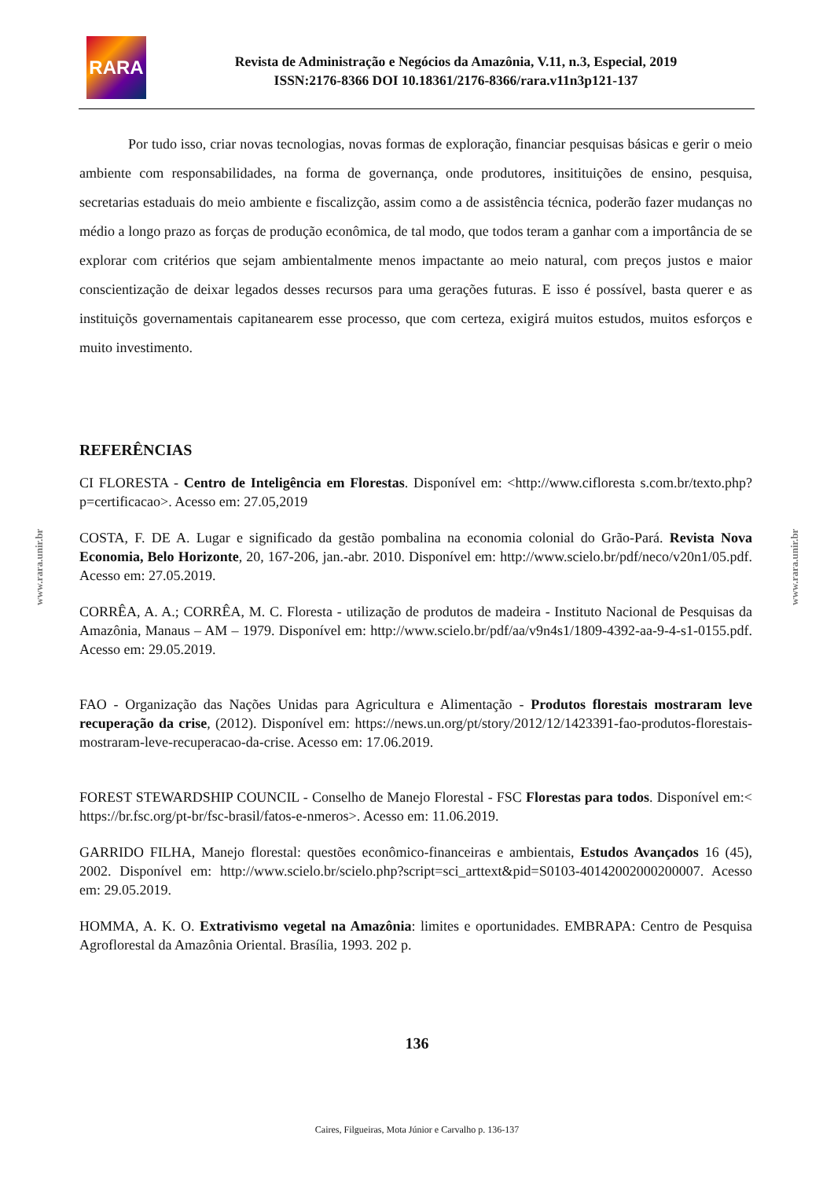RARA
Revista de Administração e Negócios da Amazônia, V.11, n.3, Especial, 2019
ISSN:2176-8366 DOI 10.18361/2176-8366/rara.v11n3p121-137
www.rara.unir.br
www.rara.unir.br
Por tudo isso, criar novas tecnologias, novas formas de exploração, financiar pesquisas básicas e gerir o meio ambiente com responsabilidades, na forma de governança, onde produtores, insitituições de ensino, pesquisa, secretarias estaduais do meio ambiente e fiscalizção, assim como a de assistência técnica, poderão fazer mudanças no médio a longo prazo as forças de produção econômica, de tal modo, que todos teram a ganhar com a importância de se explorar com critérios que sejam ambientalmente menos impactante ao meio natural, com preços justos e maior conscientização de deixar legados desses recursos para uma gerações futuras. E isso é possível, basta querer e as instituiçõs governamentais capitanearem esse processo, que com certeza, exigirá muitos estudos, muitos esforços e muito investimento.
REFERÊNCIAS
CI FLORESTA - Centro de Inteligência em Florestas. Disponível em: <http://www.cifloresta s.com.br/texto.php?p=certificacao>. Acesso em: 27.05,2019
COSTA, F. DE A. Lugar e significado da gestão pombalina na economia colonial do Grão-Pará. Revista Nova Economia, Belo Horizonte, 20, 167-206, jan.-abr. 2010. Disponível em: http://www.scielo.br/pdf/neco/v20n1/05.pdf. Acesso em: 27.05.2019.
CORRÊA, A. A.; CORRÊA, M. C. Floresta - utilização de produtos de madeira - Instituto Nacional de Pesquisas da Amazônia, Manaus – AM – 1979. Disponível em: http://www.scielo.br/pdf/aa/v9n4s1/1809-4392-aa-9-4-s1-0155.pdf. Acesso em: 29.05.2019.
FAO - Organização das Nações Unidas para Agricultura e Alimentação - Produtos florestais mostraram leve recuperação da crise, (2012). Disponível em: https://news.un.org/pt/story/2012/12/1423391-fao-produtos-florestais-mostraram-leve-recuperacao-da-crise. Acesso em: 17.06.2019.
FOREST STEWARDSHIP COUNCIL - Conselho de Manejo Florestal - FSC Florestas para todos. Disponível em:< https://br.fsc.org/pt-br/fsc-brasil/fatos-e-nmeros>. Acesso em: 11.06.2019.
GARRIDO FILHA, Manejo florestal: questões econômico-financeiras e ambientais, Estudos Avançados 16 (45), 2002. Disponível em: http://www.scielo.br/scielo.php?script=sci_arttext&pid=S0103-40142002000200007. Acesso em: 29.05.2019.
HOMMA, A. K. O. Extrativismo vegetal na Amazônia: limites e oportunidades. EMBRAPA: Centro de Pesquisa Agroflorestal da Amazônia Oriental. Brasília, 1993. 202 p.
136
Caires, Filgueiras, Mota Júnior e Carvalho p. 136-137